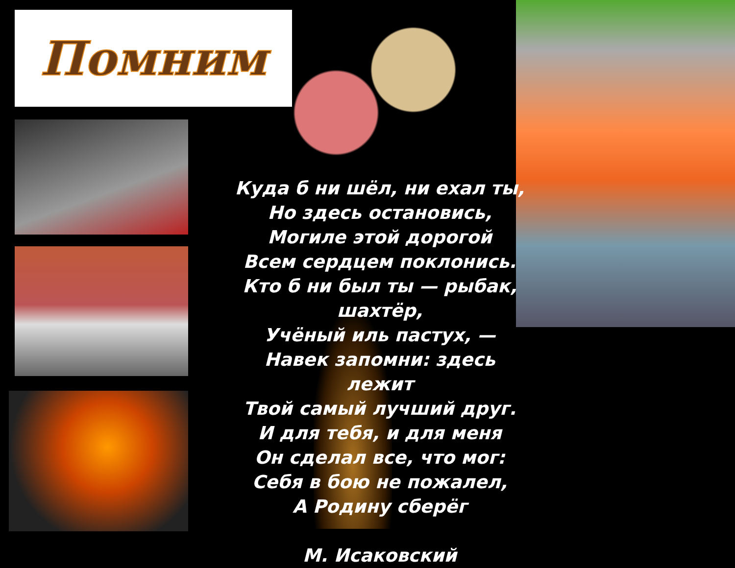Помним
Куда б ни шёл, ни ехал ты,
Но здесь остановись,
Могиле этой дорогой
Всем сердцем поклонись.
Кто б ни был ты — рыбак, шахтёр,
Учёный иль пастух, —
Навек запомни: здесь лежит
Твой самый лучший друг.
И для тебя, и для меня
Он сделал все, что мог:
Себя в бою не пожалел,
А Родину сберёг
М. Исаковский